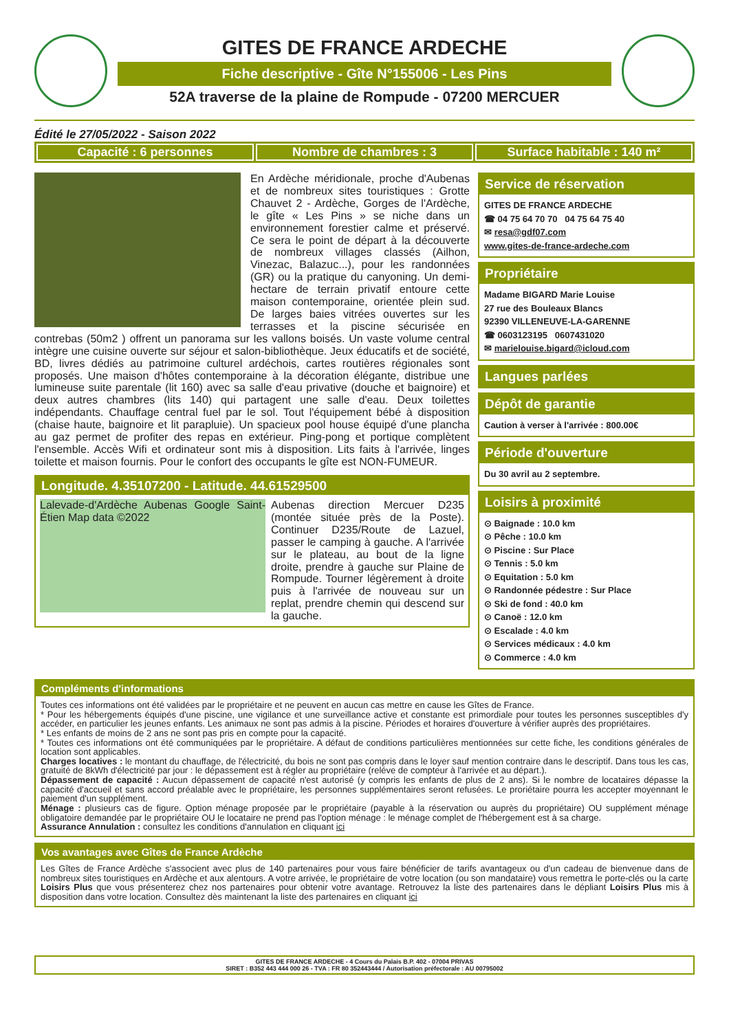GITES DE FRANCE ARDECHE
Fiche descriptive - Gîte N°155006 - Les Pins
52A traverse de la plaine de Rompude - 07200 MERCUER
Édité le 27/05/2022 - Saison 2022
Capacité : 6 personnes Nombre de chambres : 3 Surface habitable : 140 m²
En Ardèche méridionale, proche d'Aubenas et de nombreux sites touristiques : Grotte Chauvet 2 - Ardèche, Gorges de l'Ardèche, le gîte « Les Pins » se niche dans un environnement forestier calme et préservé. Ce sera le point de départ à la découverte de nombreux villages classés (Ailhon, Vinezac, Balazuc...), pour les randonnées (GR) ou la pratique du canyoning. Un demi-hectare de terrain privatif entoure cette maison contemporaine, orientée plein sud. De larges baies vitrées ouvertes sur les terrasses et la piscine sécurisée en contrebas (50m2 ) offrent un panorama sur les vallons boisés. Un vaste volume central intègre une cuisine ouverte sur séjour et salon-bibliothèque. Jeux éducatifs et de société, BD, livres dédiés au patrimoine culturel ardéchois, cartes routières régionales sont proposés. Une maison d'hôtes contemporaine à la décoration élégante, distribue une lumineuse suite parentale (lit 160) avec sa salle d'eau privative (douche et baignoire) et deux autres chambres (lits 140) qui partagent une salle d'eau. Deux toilettes indépendants. Chauffage central fuel par le sol. Tout l'équipement bébé à disposition (chaise haute, baignoire et lit parapluie). Un spacieux pool house équipé d'une plancha au gaz permet de profiter des repas en extérieur. Ping-pong et portique complètent l'ensemble. Accès Wifi et ordinateur sont mis à disposition. Lits faits à l'arrivée, linges toilette et maison fournis. Pour le confort des occupants le gîte est NON-FUMEUR.
Longitude. 4.35107200 - Latitude. 44.61529500
Lalevade-d'Ardèche Aubenas Google Saint-Étien Map data ©2022
Aubenas direction Mercuer D235 (montée située près de la Poste). Continuer D235/Route de Lazuel, passer le camping à gauche. A l'arrivée sur le plateau, au bout de la ligne droite, prendre à gauche sur Plaine de Rompude. Tourner légèrement à droite puis à l'arrivée de nouveau sur un replat, prendre chemin qui descend sur la gauche.
Service de réservation
GITES DE FRANCE ARDECHE
☎ 04 75 64 70 70 04 75 64 75 40
✉ resa@gdf07.com
www.gites-de-france-ardeche.com
Propriétaire
Madame BIGARD Marie Louise
27 rue des Bouleaux Blancs
92390 VILLENEUVE-LA-GARENNE
☎ 0603123195 0607431020
✉ marielouise.bigard@icloud.com
Langues parlées
Dépôt de garantie
Caution à verser à l'arrivée : 800.00€
Période d'ouverture
Du 30 avril au 2 septembre.
Loisirs à proximité
⊙ Baignade : 10.0 km
⊙ Pêche : 10.0 km
⊙ Piscine : Sur Place
⊙ Tennis : 5.0 km
⊙ Equitation : 5.0 km
⊙ Randonnée pédestre : Sur Place
⊙ Ski de fond : 40.0 km
⊙ Canoë : 12.0 km
⊙ Escalade : 4.0 km
⊙ Services médicaux : 4.0 km
⊙ Commerce : 4.0 km
Compléments d'informations
Toutes ces informations ont été validées par le propriétaire et ne peuvent en aucun cas mettre en cause les Gîtes de France.
* Pour les hébergements équipés d'une piscine, une vigilance et une surveillance active et constante est primordiale pour toutes les personnes susceptibles d'y accéder, en particulier les jeunes enfants. Les animaux ne sont pas admis à la piscine. Périodes et horaires d'ouverture à vérifier auprès des propriétaires.
* Les enfants de moins de 2 ans ne sont pas pris en compte pour la capacité.
* Toutes ces informations ont été communiquées par le propriétaire. A défaut de conditions particulières mentionnées sur cette fiche, les conditions générales de location sont applicables.
Charges locatives : le montant du chauffage, de l'électricité, du bois ne sont pas compris dans le loyer sauf mention contraire dans le descriptif. Dans tous les cas, gratuité de 8kWh d'électricité par jour : le dépassement est à régler au propriétaire (reléve de compteur à l'arrivée et au départ.).
Dépassement de capacité : Aucun dépassement de capacité n'est autorisé (y compris les enfants de plus de 2 ans). Si le nombre de locataires dépasse la capacité d'accueil et sans accord préalable avec le propriétaire, les personnes supplémentaires seront refusées. Le proriétaire pourra les accepter moyennant le paiement d'un supplément.
Ménage : plusieurs cas de figure. Option ménage proposée par le propriétaire (payable à la réservation ou auprès du propriétaire) OU supplément ménage obligatoire demandée par le propriétaire OU le locataire ne prend pas l'option ménage : le ménage complet de l'hébergement est à sa charge.
Assurance Annulation : consultez les conditions d'annulation en cliquant ici
Vos avantages avec Gîtes de France Ardèche
Les Gîtes de France Ardèche s'associent avec plus de 140 partenaires pour vous faire bénéficier de tarifs avantageux ou d'un cadeau de bienvenue dans de nombreux sites touristiques en Ardèche et aux alentours. A votre arrivée, le propriétaire de votre location (ou son mandataire) vous remettra le porte-clés ou la carte Loisirs Plus que vous présenterez chez nos partenaires pour obtenir votre avantage. Retrouvez la liste des partenaires dans le dépliant Loisirs Plus mis à disposition dans votre location. Consultez dès maintenant la liste des partenaires en cliquant ici
GITES DE FRANCE ARDECHE - 4 Cours du Palais B.P. 402 - 07004 PRIVAS
SIRET : B352 443 444 000 26 - TVA : FR 80 352443444 / Autorisation préfectorale : AU 00795002